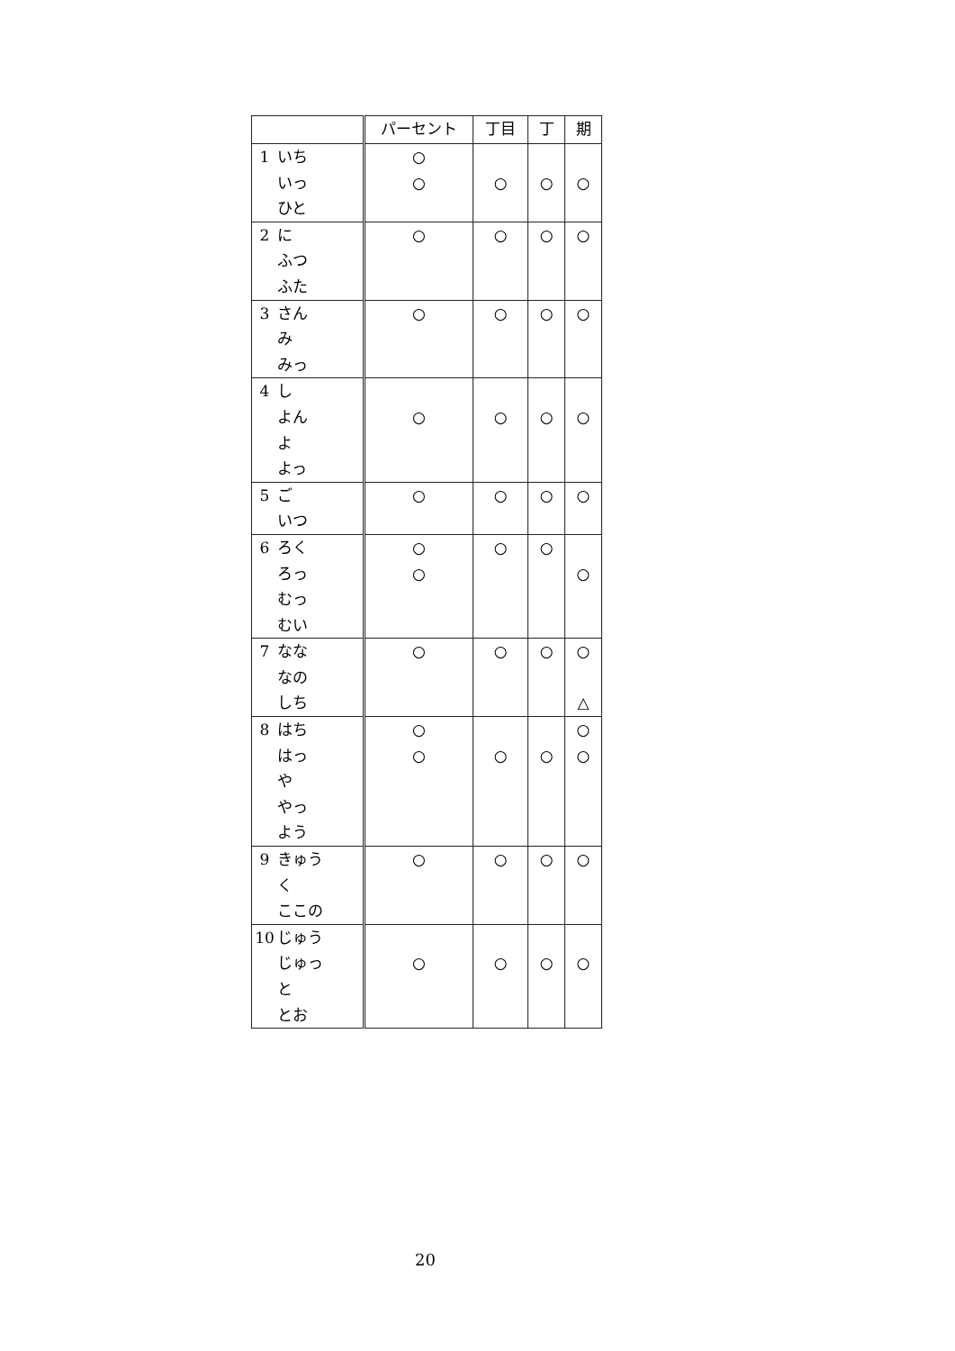| | | パーセント | 丁目 | 丁 | 期 |
| --- | --- | --- | --- | --- | --- |
| 1 | いち いっ ひと | ○ ○ | ○ | ○ | ○ |
| 2 | に ふつ ふた | ○ | ○ | ○ | ○ |
| 3 | さん み みっ | ○ | ○ | ○ | ○ |
| 4 | し よん よ よっ | ○ | ○ | ○ | ○ |
| 5 | ご いつ | ○ | ○ | ○ | ○ |
| 6 | ろく ろっ むっ むい | ○ ○ | ○ | ○ | ○ |
| 7 | なな なの しち | ○ | ○ | ○ | ○ △ |
| 8 | はち はっ や やっ よう | ○ ○ | ○ | ○ | ○ ○ |
| 9 | きゅう く ここの | ○ | ○ | ○ | ○ |
| 10 | じゅう じゅっ と とお | ○ | ○ | ○ | ○ |
20